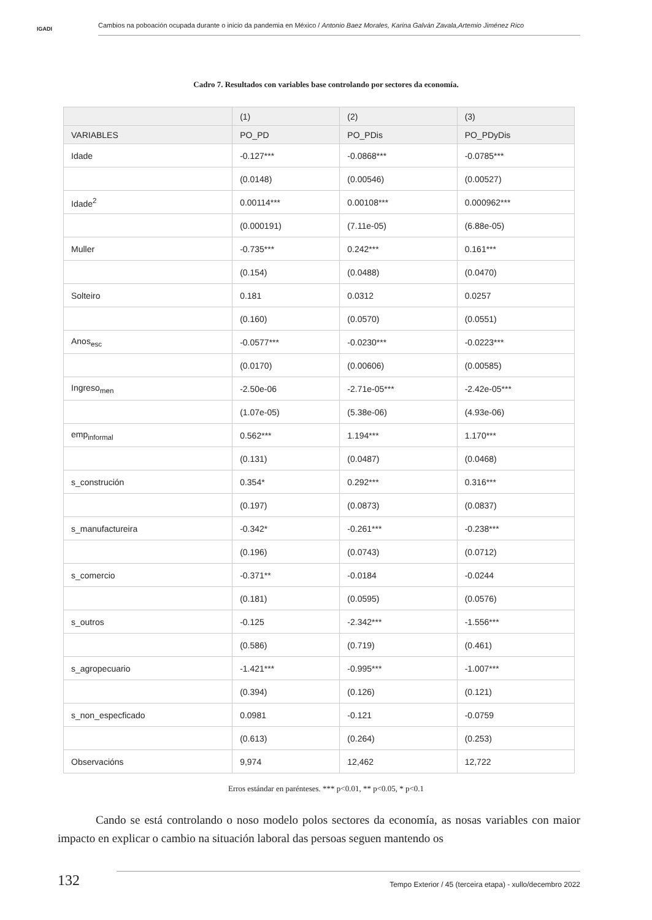IGADI
Cambios na poboación ocupada durante o inicio da pandemia en México / Antonio Baez Morales, Karina Galván Zavala,Artemio Jiménez Rico
Cadro 7. Resultados con variables base controlando por sectores da economía.
| | (1) | (2) | (3) |
| --- | --- | --- | --- |
| VARIABLES | PO_PD | PO_PDis | PO_PDyDis |
| Idade | -0.127*** | -0.0868*** | -0.0785*** |
| | (0.0148) | (0.00546) | (0.00527) |
| Idade<sup>2</sup> | 0.00114*** | 0.00108*** | 0.000962*** |
| | (0.000191) | (7.11e-05) | (6.88e-05) |
| Muller | -0.735*** | 0.242*** | 0.161*** |
| | (0.154) | (0.0488) | (0.0470) |
| Solteiro | 0.181 | 0.0312 | 0.0257 |
| | (0.160) | (0.0570) | (0.0551) |
| Anos<sub>esc</sub> | -0.0577*** | -0.0230*** | -0.0223*** |
| | (0.0170) | (0.00606) | (0.00585) |
| Ingreso<sub>men</sub> | -2.50e-06 | -2.71e-05*** | -2.42e-05*** |
| | (1.07e-05) | (5.38e-06) | (4.93e-06) |
| emp<sub>informal</sub> | 0.562*** | 1.194*** | 1.170*** |
| | (0.131) | (0.0487) | (0.0468) |
| s_construción | 0.354* | 0.292*** | 0.316*** |
| | (0.197) | (0.0873) | (0.0837) |
| s_manufactureira | -0.342* | -0.261*** | -0.238*** |
| | (0.196) | (0.0743) | (0.0712) |
| s_comercio | -0.371** | -0.0184 | -0.0244 |
| | (0.181) | (0.0595) | (0.0576) |
| s_outros | -0.125 | -2.342*** | -1.556*** |
| | (0.586) | (0.719) | (0.461) |
| s_agropecuario | -1.421*** | -0.995*** | -1.007*** |
| | (0.394) | (0.126) | (0.121) |
| s_non_especficado | 0.0981 | -0.121 | -0.0759 |
| | (0.613) | (0.264) | (0.253) |
| Observacións | 9,974 | 12,462 | 12,722 |
Erros estándar en parénteses. *** p<0.01, ** p<0.05, * p<0.1
Cando se está controlando o noso modelo polos sectores da economía, as nosas variables con maior impacto en explicar o cambio na situación laboral das persoas seguen mantendo os
132
Tempo Exterior / 45 (terceira etapa) - xullo/decembro 2022